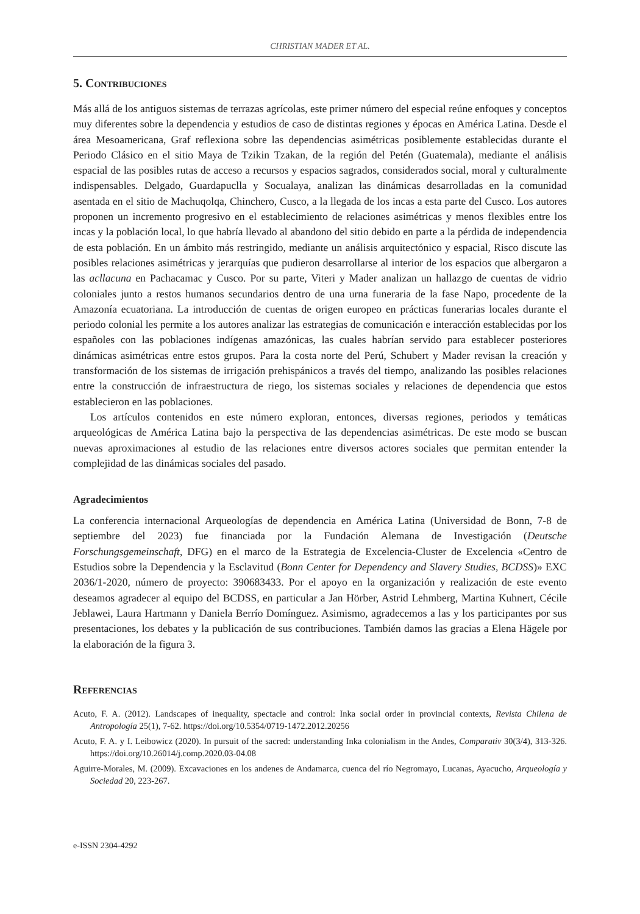CHRISTIAN MADER ET AL.
5. Contribuciones
Más allá de los antiguos sistemas de terrazas agrícolas, este primer número del especial reúne enfoques y conceptos muy diferentes sobre la dependencia y estudios de caso de distintas regiones y épocas en América Latina. Desde el área Mesoamericana, Graf reflexiona sobre las dependencias asimétricas posiblemente establecidas durante el Periodo Clásico en el sitio Maya de Tzikin Tzakan, de la región del Petén (Guatemala), mediante el análisis espacial de las posibles rutas de acceso a recursos y espacios sagrados, considerados social, moral y culturalmente indispensables. Delgado, Guardapuclla y Socualaya, analizan las dinámicas desarrolladas en la comunidad asentada en el sitio de Machuqolqa, Chinchero, Cusco, a la llegada de los incas a esta parte del Cusco. Los autores proponen un incremento progresivo en el establecimiento de relaciones asimétricas y menos flexibles entre los incas y la población local, lo que habría llevado al abandono del sitio debido en parte a la pérdida de independencia de esta población. En un ámbito más restringido, mediante un análisis arquitectónico y espacial, Risco discute las posibles relaciones asimétricas y jerarquías que pudieron desarrollarse al interior de los espacios que albergaron a las acllacuna en Pachacamac y Cusco. Por su parte, Viteri y Mader analizan un hallazgo de cuentas de vidrio coloniales junto a restos humanos secundarios dentro de una urna funeraria de la fase Napo, procedente de la Amazonía ecuatoriana. La introducción de cuentas de origen europeo en prácticas funerarias locales durante el periodo colonial les permite a los autores analizar las estrategias de comunicación e interacción establecidas por los españoles con las poblaciones indígenas amazónicas, las cuales habrían servido para establecer posteriores dinámicas asimétricas entre estos grupos. Para la costa norte del Perú, Schubert y Mader revisan la creación y transformación de los sistemas de irrigación prehispánicos a través del tiempo, analizando las posibles relaciones entre la construcción de infraestructura de riego, los sistemas sociales y relaciones de dependencia que estos establecieron en las poblaciones.
Los artículos contenidos en este número exploran, entonces, diversas regiones, periodos y temáticas arqueológicas de América Latina bajo la perspectiva de las dependencias asimétricas. De este modo se buscan nuevas aproximaciones al estudio de las relaciones entre diversos actores sociales que permitan entender la complejidad de las dinámicas sociales del pasado.
Agradecimientos
La conferencia internacional Arqueologías de dependencia en América Latina (Universidad de Bonn, 7-8 de septiembre del 2023) fue financiada por la Fundación Alemana de Investigación (Deutsche Forschungsgemeinschaft, DFG) en el marco de la Estrategia de Excelencia-Cluster de Excelencia «Centro de Estudios sobre la Dependencia y la Esclavitud (Bonn Center for Dependency and Slavery Studies, BCDSS)» EXC 2036/1-2020, número de proyecto: 390683433. Por el apoyo en la organización y realización de este evento deseamos agradecer al equipo del BCDSS, en particular a Jan Hörber, Astrid Lehmberg, Martina Kuhnert, Cécile Jeblawei, Laura Hartmann y Daniela Berrío Domínguez. Asimismo, agradecemos a las y los participantes por sus presentaciones, los debates y la publicación de sus contribuciones. También damos las gracias a Elena Hägele por la elaboración de la figura 3.
Referencias
Acuto, F. A. (2012). Landscapes of inequality, spectacle and control: Inka social order in provincial contexts, Revista Chilena de Antropología 25(1), 7-62. https://doi.org/10.5354/0719-1472.2012.20256
Acuto, F. A. y I. Leibowicz (2020). In pursuit of the sacred: understanding Inka colonialism in the Andes, Comparativ 30(3/4), 313-326. https://doi.org/10.26014/j.comp.2020.03-04.08
Aguirre-Morales, M. (2009). Excavaciones en los andenes de Andamarca, cuenca del río Negromayo, Lucanas, Ayacucho, Arqueología y Sociedad 20, 223-267.
e-ISSN 2304-4292